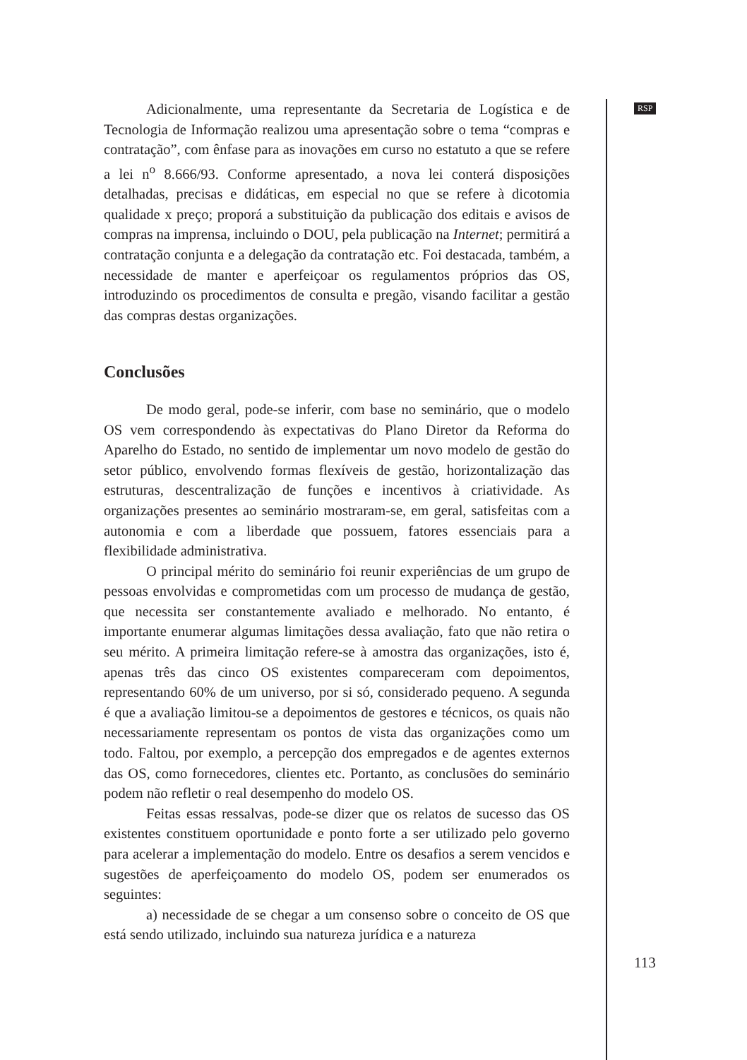RSP
Adicionalmente, uma representante da Secretaria de Logística e de Tecnologia de Informação realizou uma apresentação sobre o tema “compras e contratação”, com ênfase para as inovações em curso no estatuto a que se refere a lei n<sup>o</sup> 8.666/93. Conforme apresentado, a nova lei conterá disposições detalhadas, precisas e didáticas, em especial no que se refere à dicotomia qualidade x preço; proporá a substituição da publicação dos editais e avisos de compras na imprensa, incluindo o DOU, pela publicação na Internet; permitirá a contratação conjunta e a delegação da contratação etc. Foi destacada, também, a necessidade de manter e aperfeiçoar os regulamentos próprios das OS, introduzindo os procedimentos de consulta e pregão, visando facilitar a gestão das compras destas organizações.
Conclusões
De modo geral, pode-se inferir, com base no seminário, que o modelo OS vem correspondendo às expectativas do Plano Diretor da Reforma do Aparelho do Estado, no sentido de implementar um novo modelo de gestão do setor público, envolvendo formas flexíveis de gestão, horizontalização das estruturas, descentralização de funções e incentivos à criatividade. As organizações presentes ao seminário mostraram-se, em geral, satisfeitas com a autonomia e com a liberdade que possuem, fatores essenciais para a flexibilidade administrativa.
O principal mérito do seminário foi reunir experiências de um grupo de pessoas envolvidas e comprometidas com um processo de mudança de gestão, que necessita ser constantemente avaliado e melhorado. No entanto, é importante enumerar algumas limitações dessa avaliação, fato que não retira o seu mérito. A primeira limitação refere-se à amostra das organizações, isto é, apenas três das cinco OS existentes compareceram com depoimentos, representando 60% de um universo, por si só, considerado pequeno. A segunda é que a avaliação limitou-se a depoimentos de gestores e técnicos, os quais não necessariamente representam os pontos de vista das organizações como um todo. Faltou, por exemplo, a percepção dos empregados e de agentes externos das OS, como fornecedores, clientes etc. Portanto, as conclusões do seminário podem não refletir o real desempenho do modelo OS.
Feitas essas ressalvas, pode-se dizer que os relatos de sucesso das OS existentes constituem oportunidade e ponto forte a ser utilizado pelo governo para acelerar a implementação do modelo. Entre os desafios a serem vencidos e sugestões de aperfeiçoamento do modelo OS, podem ser enumerados os seguintes:
a) necessidade de se chegar a um consenso sobre o conceito de OS que está sendo utilizado, incluindo sua natureza jurídica e a natureza
113